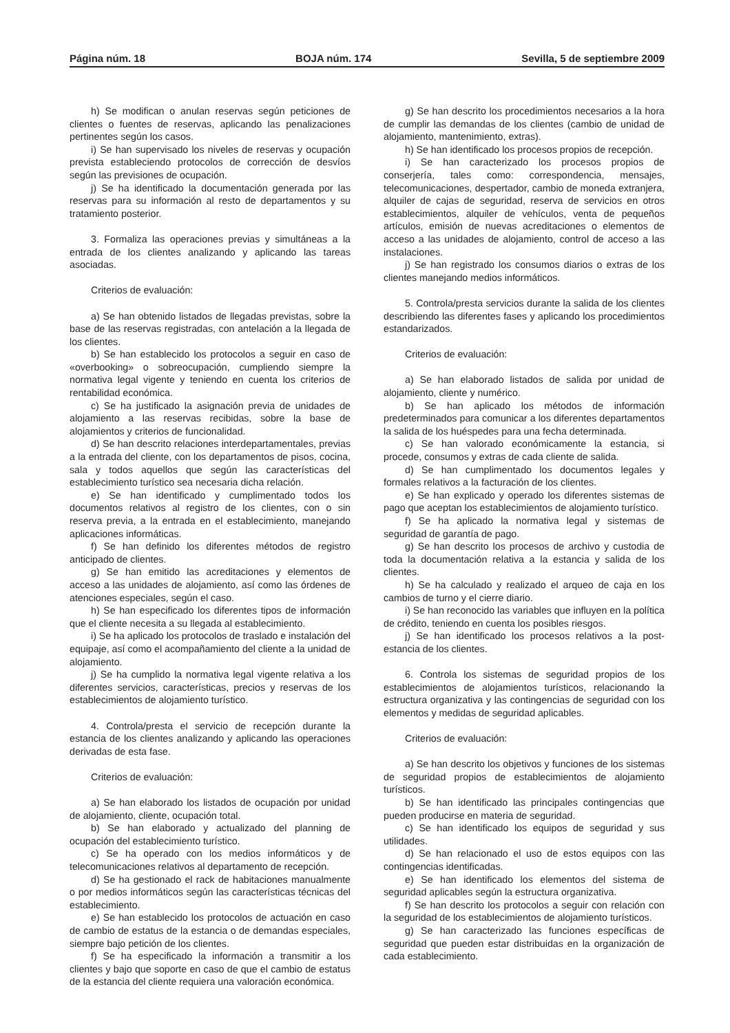Página núm. 18 BOJA núm. 174 Sevilla, 5 de septiembre 2009
h) Se modifican o anulan reservas según peticiones de clientes o fuentes de reservas, aplicando las penalizaciones pertinentes según los casos.
i) Se han supervisado los niveles de reservas y ocupación prevista estableciendo protocolos de corrección de desvíos según las previsiones de ocupación.
j) Se ha identificado la documentación generada por las reservas para su información al resto de departamentos y su tratamiento posterior.
3. Formaliza las operaciones previas y simultáneas a la entrada de los clientes analizando y aplicando las tareas asociadas.
Criterios de evaluación:
a) Se han obtenido listados de llegadas previstas, sobre la base de las reservas registradas, con antelación a la llegada de los clientes.
b) Se han establecido los protocolos a seguir en caso de «overbooking» o sobreocupación, cumpliendo siempre la normativa legal vigente y teniendo en cuenta los criterios de rentabilidad económica.
c) Se ha justificado la asignación previa de unidades de alojamiento a las reservas recibidas, sobre la base de alojamientos y criterios de funcionalidad.
d) Se han descrito relaciones interdepartamentales, previas a la entrada del cliente, con los departamentos de pisos, cocina, sala y todos aquellos que según las características del establecimiento turístico sea necesaria dicha relación.
e) Se han identificado y cumplimentado todos los documentos relativos al registro de los clientes, con o sin reserva previa, a la entrada en el establecimiento, manejando aplicaciones informáticas.
f) Se han definido los diferentes métodos de registro anticipado de clientes.
g) Se han emitido las acreditaciones y elementos de acceso a las unidades de alojamiento, así como las órdenes de atenciones especiales, según el caso.
h) Se han especificado los diferentes tipos de información que el cliente necesita a su llegada al establecimiento.
i) Se ha aplicado los protocolos de traslado e instalación del equipaje, así como el acompañamiento del cliente a la unidad de alojamiento.
j) Se ha cumplido la normativa legal vigente relativa a los diferentes servicios, características, precios y reservas de los establecimientos de alojamiento turístico.
4. Controla/presta el servicio de recepción durante la estancia de los clientes analizando y aplicando las operaciones derivadas de esta fase.
Criterios de evaluación:
a) Se han elaborado los listados de ocupación por unidad de alojamiento, cliente, ocupación total.
b) Se han elaborado y actualizado del planning de ocupación del establecimiento turístico.
c) Se ha operado con los medios informáticos y de telecomunicaciones relativos al departamento de recepción.
d) Se ha gestionado el rack de habitaciones manualmente o por medios informáticos según las características técnicas del establecimiento.
e) Se han establecido los protocolos de actuación en caso de cambio de estatus de la estancia o de demandas especiales, siempre bajo petición de los clientes.
f) Se ha especificado la información a transmitir a los clientes y bajo que soporte en caso de que el cambio de estatus de la estancia del cliente requiera una valoración económica.
g) Se han descrito los procedimientos necesarios a la hora de cumplir las demandas de los clientes (cambio de unidad de alojamiento, mantenimiento, extras).
h) Se han identificado los procesos propios de recepción.
i) Se han caracterizado los procesos propios de conserjería, tales como: correspondencia, mensajes, telecomunicaciones, despertador, cambio de moneda extranjera, alquiler de cajas de seguridad, reserva de servicios en otros establecimientos, alquiler de vehículos, venta de pequeños artículos, emisión de nuevas acreditaciones o elementos de acceso a las unidades de alojamiento, control de acceso a las instalaciones.
j) Se han registrado los consumos diarios o extras de los clientes manejando medios informáticos.
5. Controla/presta servicios durante la salida de los clientes describiendo las diferentes fases y aplicando los procedimientos estandarizados.
Criterios de evaluación:
a) Se han elaborado listados de salida por unidad de alojamiento, cliente y numérico.
b) Se han aplicado los métodos de información predeterminados para comunicar a los diferentes departamentos la salida de los huéspedes para una fecha determinada.
c) Se han valorado económicamente la estancia, si procede, consumos y extras de cada cliente de salida.
d) Se han cumplimentado los documentos legales y formales relativos a la facturación de los clientes.
e) Se han explicado y operado los diferentes sistemas de pago que aceptan los establecimientos de alojamiento turístico.
f) Se ha aplicado la normativa legal y sistemas de seguridad de garantía de pago.
g) Se han descrito los procesos de archivo y custodia de toda la documentación relativa a la estancia y salida de los clientes.
h) Se ha calculado y realizado el arqueo de caja en los cambios de turno y el cierre diario.
i) Se han reconocido las variables que influyen en la política de crédito, teniendo en cuenta los posibles riesgos.
j) Se han identificado los procesos relativos a la post-estancia de los clientes.
6. Controla los sistemas de seguridad propios de los establecimientos de alojamientos turísticos, relacionando la estructura organizativa y las contingencias de seguridad con los elementos y medidas de seguridad aplicables.
Criterios de evaluación:
a) Se han descrito los objetivos y funciones de los sistemas de seguridad propios de establecimientos de alojamiento turísticos.
b) Se han identificado las principales contingencias que pueden producirse en materia de seguridad.
c) Se han identificado los equipos de seguridad y sus utilidades.
d) Se han relacionado el uso de estos equipos con las contingencias identificadas.
e) Se han identificado los elementos del sistema de seguridad aplicables según la estructura organizativa.
f) Se han descrito los protocolos a seguir con relación con la seguridad de los establecimientos de alojamiento turísticos.
g) Se han caracterizado las funciones específicas de seguridad que pueden estar distribuidas en la organización de cada establecimiento.